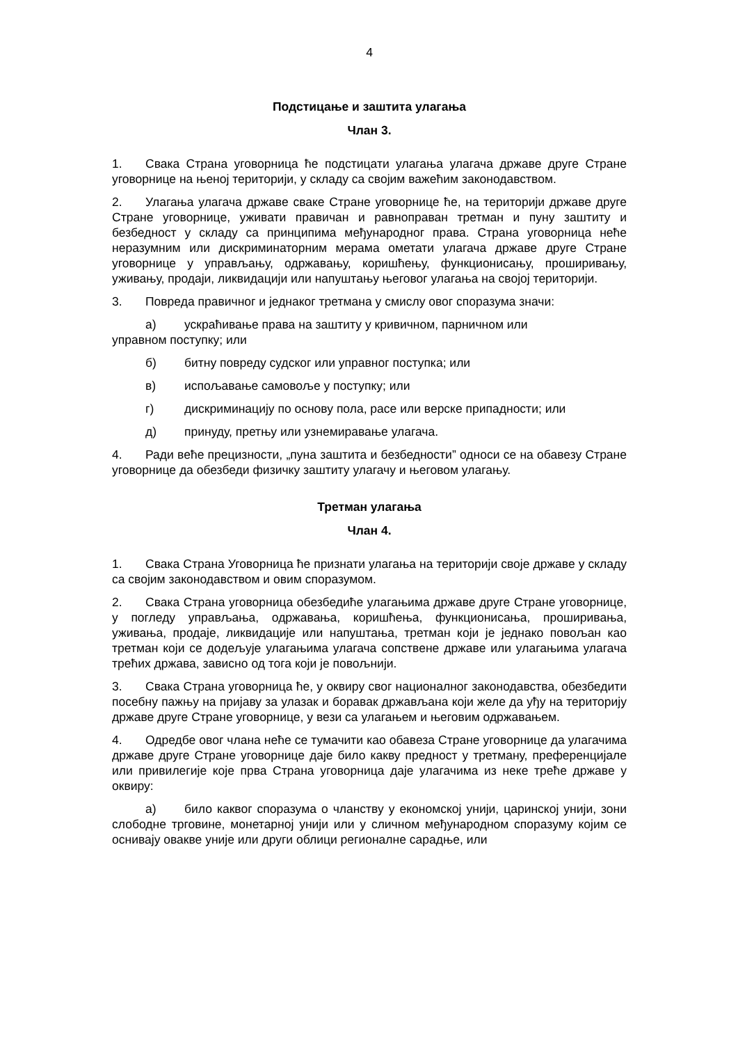4
Подстицање и заштита улагања
Члан 3.
1. Свака Страна уговорница ће подстицати улагања улагача државе друге Стране уговорнице на њеној територији, у складу са својим важећим законодавством.
2. Улагања улагача државе сваке Стране уговорнице ће, на територији државе друге Стране уговорнице, уживати правичан и равноправан третман и пуну заштиту и безбедност у складу са принципима међународног права. Страна уговорница неће неразумним или дискриминаторним мерама ометати улагача државе друге Стране уговорнице у управљању, одржавању, коришћењу, функционисању, проширивању, уживању, продаји, ликвидацији или напуштању његовог улагања на својој територији.
3. Повреда правичног и једнаког третмана у смислу овог споразума значи:
а) ускраћивање права на заштиту у кривичном, парничном или
управном поступку; или
б) битну повреду судског или управног поступка; или
в) испољавање самовоље у поступку; или
г) дискриминацију по основу пола, расе или верске припадности; или
д) принуду, претњу или узнемиравање улагача.
4. Ради веће прецизности, „пуна заштита и безбедности” односи се на обавезу Стране уговорнице да обезбеди физичку заштиту улагачу и његовом улагању.
Третман улагања
Члан 4.
1. Свака Страна Уговорница ће признати улагања на територији своје државе у складу са својим законодавством и овим споразумом.
2. Свака Страна уговорница обезбедиће улагањима државе друге Стране уговорнице, у погледу управљања, одржавања, коришћења, функционисања, проширивања, уживања, продаје, ликвидације или напуштања, третман који је једнако повољан као третман који се додељује улагањима улагача сопствене државе или улагањима улагача трећих држава, зависно од тога који је повољнији.
3. Свака Страна уговорница ће, у оквиру свог националног законодавства, обезбедити посебну пажњу на пријаву за улазак и боравак држављана који желе да уђу на територију државе друге Стране уговорнице, у вези са улагањем и његовим одржавањем.
4. Одредбе овог члана неће се тумачити као обавеза Стране уговорнице да улагачима државе друге Стране уговорнице даје било какву предност у третману, преференцијале или привилегије које прва Страна уговорница даје улагачима из неке треће државе у оквиру:
а) било каквог споразума о чланству у економској унији, царинској унији, зони слободне трговине, монетарној унији или у сличном међународном споразуму којим се оснивају овакве уније или други облици регионалне сарадње, или